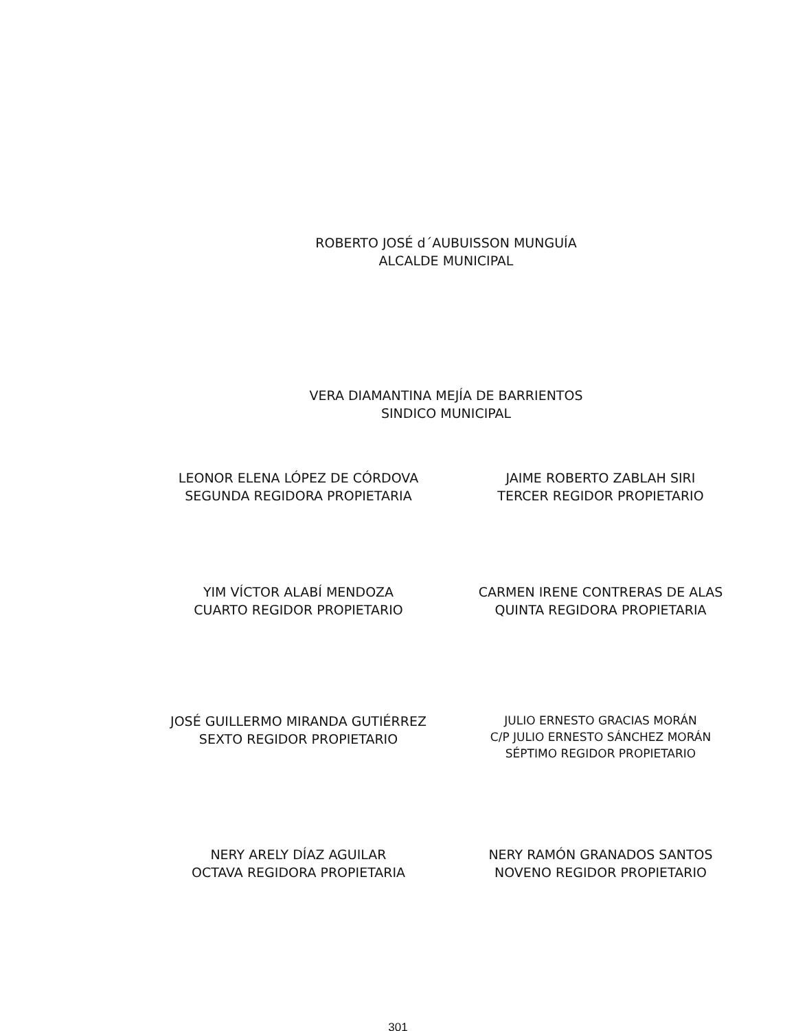ROBERTO JOSÉ d´AUBUISSON MUNGUÍA
ALCALDE MUNICIPAL
VERA DIAMANTINA MEJÍA DE BARRIENTOS
SINDICO MUNICIPAL
LEONOR ELENA LÓPEZ DE CÓRDOVA
SEGUNDA REGIDORA PROPIETARIA
JAIME ROBERTO ZABLAH SIRI
TERCER REGIDOR PROPIETARIO
YIM VÍCTOR ALABÍ MENDOZA
CUARTO REGIDOR PROPIETARIO
CARMEN IRENE CONTRERAS DE ALAS
QUINTA REGIDORA PROPIETARIA
JOSÉ GUILLERMO MIRANDA GUTIÉRREZ
SEXTO REGIDOR PROPIETARIO
JULIO ERNESTO GRACIAS MORÁN
C/P JULIO ERNESTO SÁNCHEZ MORÁN
SÉPTIMO REGIDOR PROPIETARIO
NERY ARELY DÍAZ AGUILAR
OCTAVA REGIDORA PROPIETARIA
NERY RAMÓN GRANADOS SANTOS
NOVENO REGIDOR PROPIETARIO
301